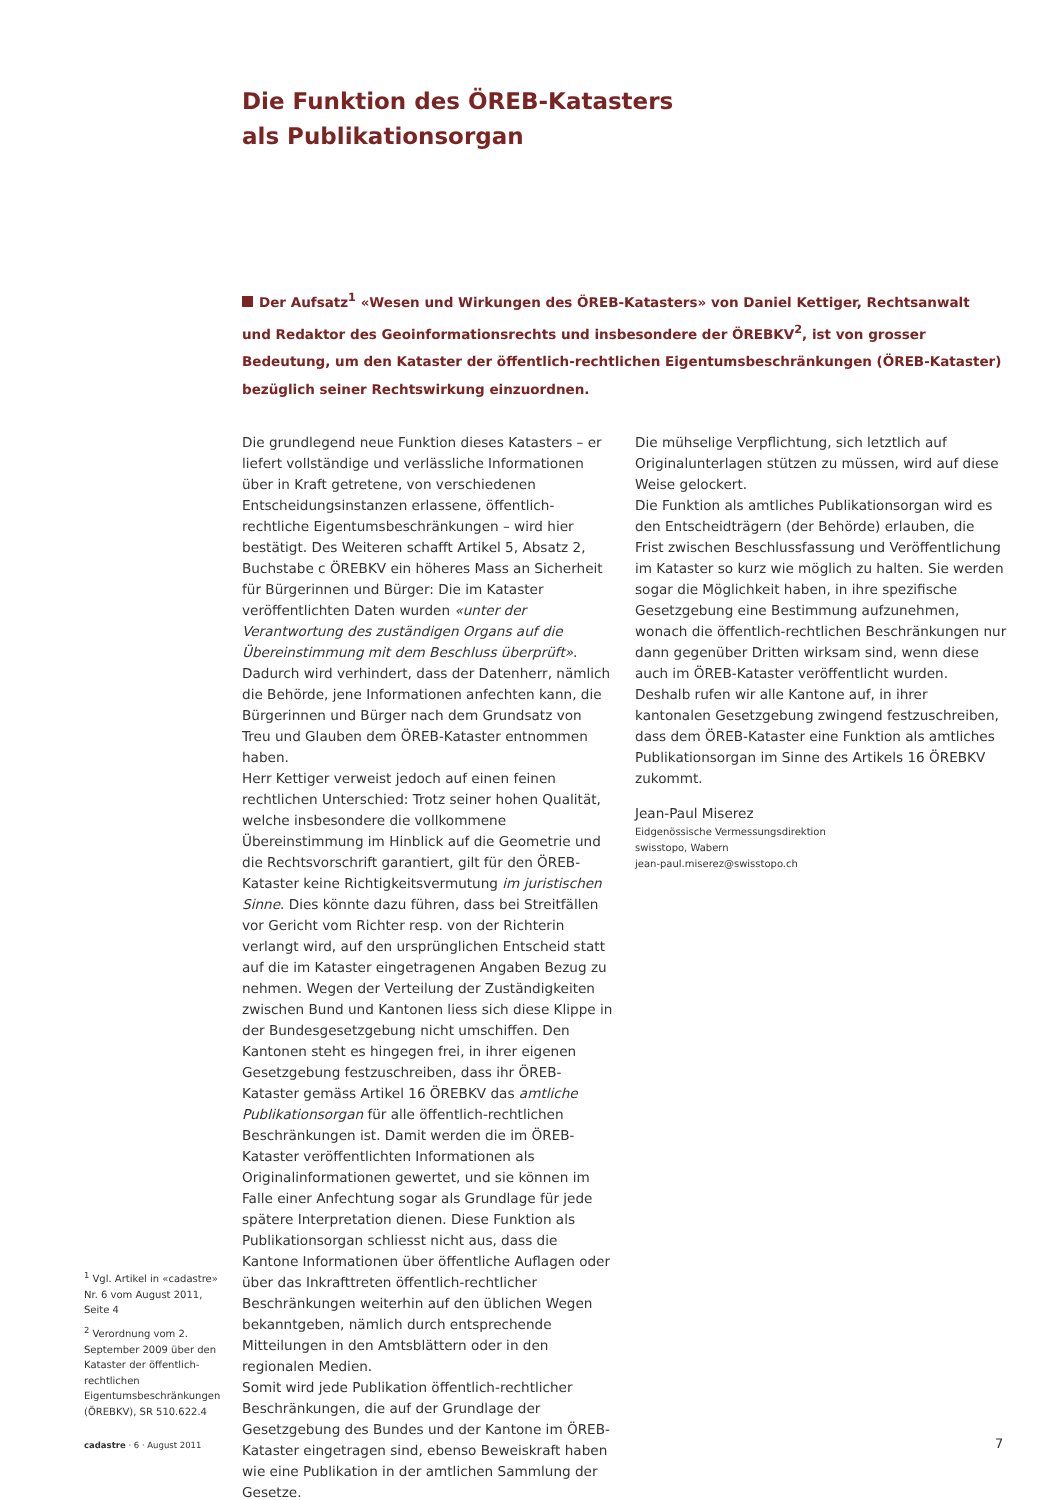Die Funktion des ÖREB-Katasters
als Publikationsorgan
Der Aufsatz<sup>1</sup> «Wesen und Wirkungen des ÖREB-Katasters» von Daniel Kettiger, Rechtsanwalt und Redaktor des Geoinformationsrechts und insbesondere der ÖREBKV<sup>2</sup>, ist von grosser Bedeutung, um den Kataster der öffentlich-rechtlichen Eigentumsbeschränkungen (ÖREB-Kataster) bezüglich seiner Rechtswirkung einzuordnen.
Die grundlegend neue Funktion dieses Katasters – er liefert vollständige und verlässliche Informationen über in Kraft getretene, von verschiedenen Entscheidungsinstanzen erlassene, öffentlich-rechtliche Eigentumsbeschränkungen – wird hier bestätigt. Des Weiteren schafft Artikel 5, Absatz 2, Buchstabe c ÖREBKV ein höheres Mass an Sicherheit für Bürgerinnen und Bürger: Die im Kataster veröffentlichten Daten wurden «unter der Verantwortung des zuständigen Organs auf die Übereinstimmung mit dem Beschluss überprüft». Dadurch wird verhindert, dass der Datenherr, nämlich die Behörde, jene Informationen anfechten kann, die Bürgerinnen und Bürger nach dem Grundsatz von Treu und Glauben dem ÖREB-Kataster entnommen haben.
Herr Kettiger verweist jedoch auf einen feinen rechtlichen Unterschied: Trotz seiner hohen Qualität, welche insbesondere die vollkommene Übereinstimmung im Hinblick auf die Geometrie und die Rechtsvorschrift garantiert, gilt für den ÖREB-Kataster keine Richtigkeitsvermutung im juristischen Sinne. Dies könnte dazu führen, dass bei Streitfällen vor Gericht vom Richter resp. von der Richterin verlangt wird, auf den ursprünglichen Entscheid statt auf die im Kataster eingetragenen Angaben Bezug zu nehmen. Wegen der Verteilung der Zuständigkeiten zwischen Bund und Kantonen liess sich diese Klippe in der Bundesgesetzgebung nicht umschiffen. Den Kantonen steht es hingegen frei, in ihrer eigenen Gesetzgebung festzuschreiben, dass ihr ÖREB-Kataster gemäss Artikel 16 ÖREBKV das amtliche Publikationsorgan für alle öffentlich-rechtlichen Beschränkungen ist. Damit werden die im ÖREB-Kataster veröffentlichten Informationen als Originalinformationen gewertet, und sie können im Falle einer Anfechtung sogar als Grundlage für jede spätere Interpretation dienen. Diese Funktion als Publikationsorgan schliesst nicht aus, dass die Kantone Informationen über öffentliche Auflagen oder über das Inkrafttreten öffentlich-rechtlicher Beschränkungen weiterhin auf den üblichen Wegen bekanntgeben, nämlich durch entsprechende Mitteilungen in den Amtsblättern oder in den regionalen Medien.
Somit wird jede Publikation öffentlich-rechtlicher Beschränkungen, die auf der Grundlage der Gesetzgebung des Bundes und der Kantone im ÖREB-Kataster eingetragen sind, ebenso Beweiskraft haben wie eine Publikation in der amtlichen Sammlung der Gesetze.
Die mühselige Verpflichtung, sich letztlich auf Originalunterlagen stützen zu müssen, wird auf diese Weise gelockert.
Die Funktion als amtliches Publikationsorgan wird es den Entscheidträgern (der Behörde) erlauben, die Frist zwischen Beschlussfassung und Veröffentlichung im Kataster so kurz wie möglich zu halten. Sie werden sogar die Möglichkeit haben, in ihre spezifische Gesetzgebung eine Bestimmung aufzunehmen, wonach die öffentlich-rechtlichen Beschränkungen nur dann gegenüber Dritten wirksam sind, wenn diese auch im ÖREB-Kataster veröffentlicht wurden.
Deshalb rufen wir alle Kantone auf, in ihrer kantonalen Gesetzgebung zwingend festzuschreiben, dass dem ÖREB-Kataster eine Funktion als amtliches Publikationsorgan im Sinne des Artikels 16 ÖREBKV zukommt.
Jean-Paul Miserez
Eidgenössische Vermessungsdirektion
swisstopo, Wabern
jean-paul.miserez@swisstopo.ch
<sup>1</sup> Vgl. Artikel in «cadastre» Nr. 6 vom August 2011, Seite 4
<sup>2</sup> Verordnung vom 2. September 2009 über den Kataster der öffentlich-rechtlichen Eigentumsbeschränkungen (ÖREBKV), SR 510.622.4
cadastre · 6 · August 2011 7